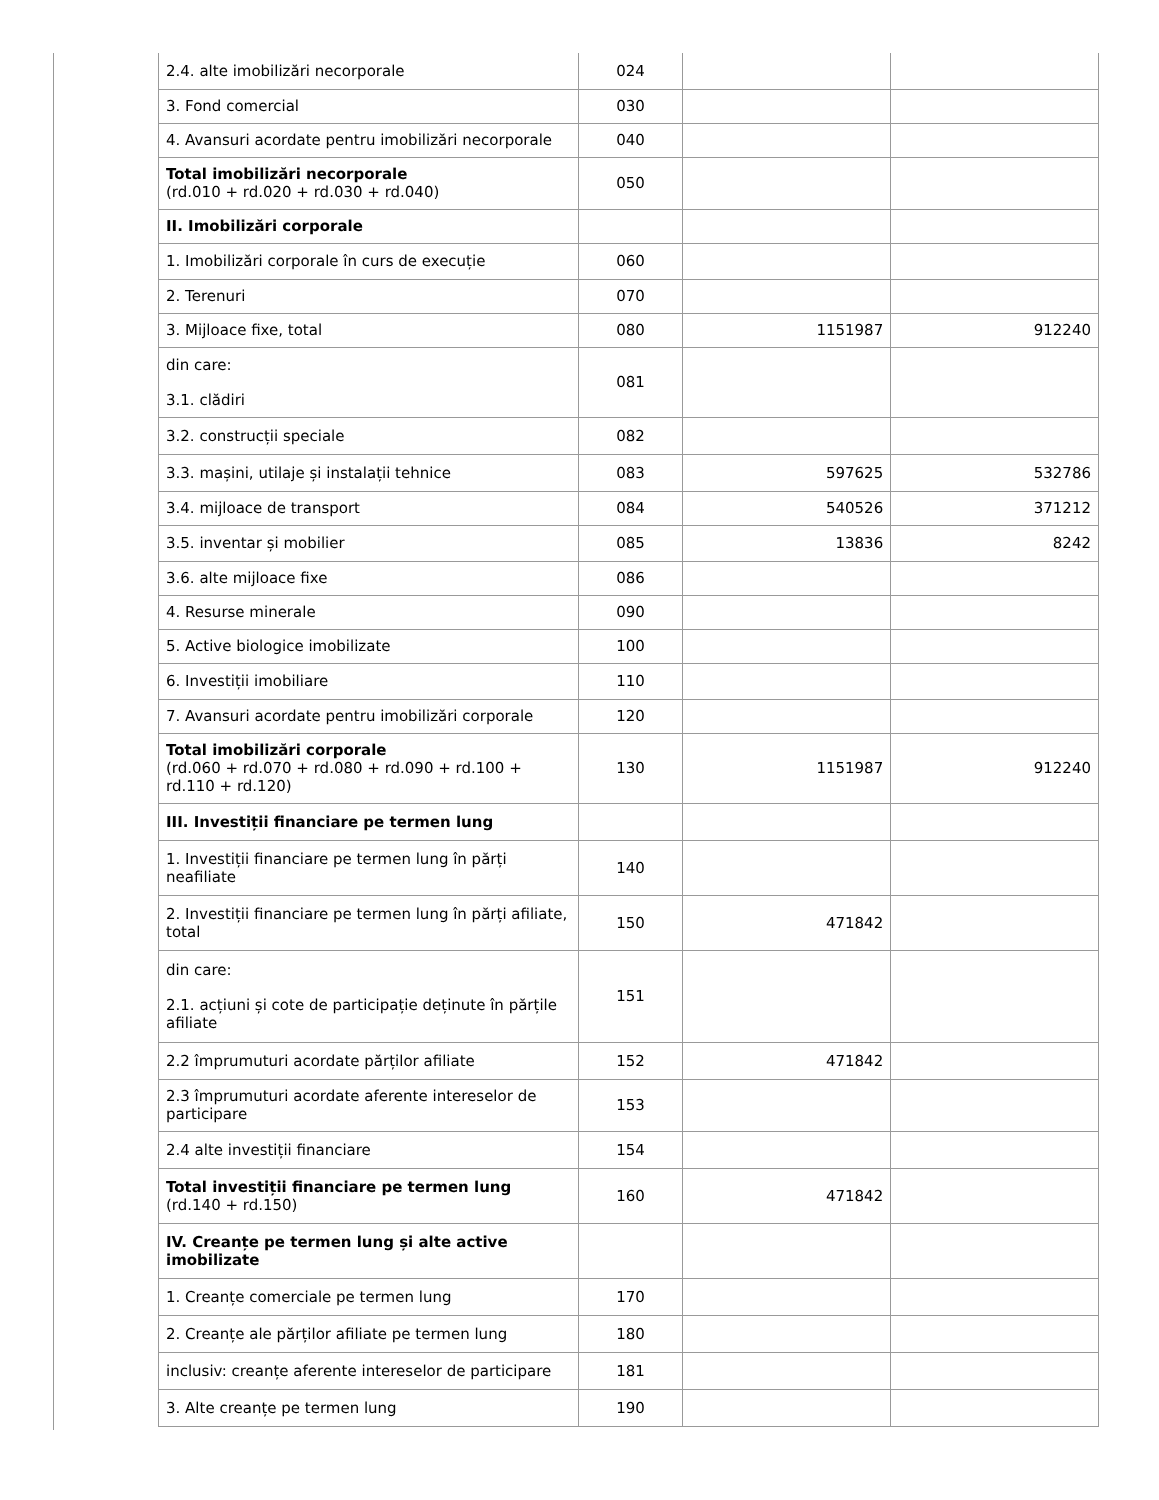| 2.4. alte imobilizări necorporale | 024 | | |
| 3. Fond comercial | 030 | | |
| 4. Avansuri acordate pentru imobilizări necorporale | 040 | | |
| Total imobilizări necorporale (rd.010 + rd.020 + rd.030 + rd.040) | 050 | | |
| II. Imobilizări corporale | | | |
| 1. Imobilizări corporale în curs de execuție | 060 | | |
| 2. Terenuri | 070 | | |
| 3. Mijloace fixe, total | 080 | 1151987 | 912240 |
| din care: 3.1. clădiri | 081 | | |
| 3.2. construcții speciale | 082 | | |
| 3.3. mașini, utilaje și instalații tehnice | 083 | 597625 | 532786 |
| 3.4. mijloace de transport | 084 | 540526 | 371212 |
| 3.5. inventar și mobilier | 085 | 13836 | 8242 |
| 3.6. alte mijloace fixe | 086 | | |
| 4. Resurse minerale | 090 | | |
| 5. Active biologice imobilizate | 100 | | |
| 6. Investiții imobiliare | 110 | | |
| 7. Avansuri acordate pentru imobilizări corporale | 120 | | |
| Total imobilizări corporale (rd.060 + rd.070 + rd.080 + rd.090 + rd.100 + rd.110 + rd.120) | 130 | 1151987 | 912240 |
| III. Investiții financiare pe termen lung | | | |
| 1. Investiții financiare pe termen lung în părți neafiliate | 140 | | |
| 2. Investiții financiare pe termen lung în părți afiliate, total | 150 | 471842 | |
| din care: 2.1. acțiuni și cote de participație deținute în părțile afiliate | 151 | | |
| 2.2 împrumuturi acordate părților afiliate | 152 | 471842 | |
| 2.3 împrumuturi acordate aferente intereselor de participare | 153 | | |
| 2.4 alte investiții financiare | 154 | | |
| Total investiții financiare pe termen lung (rd.140 + rd.150) | 160 | 471842 | |
| IV. Creanțe pe termen lung și alte active imobilizate | | | |
| 1. Creanțe comerciale pe termen lung | 170 | | |
| 2. Creanțe ale părților afiliate pe termen lung | 180 | | |
| inclusiv: creanțe aferente intereselor de participare | 181 | | |
| 3. Alte creanțe pe termen lung | 190 | | |